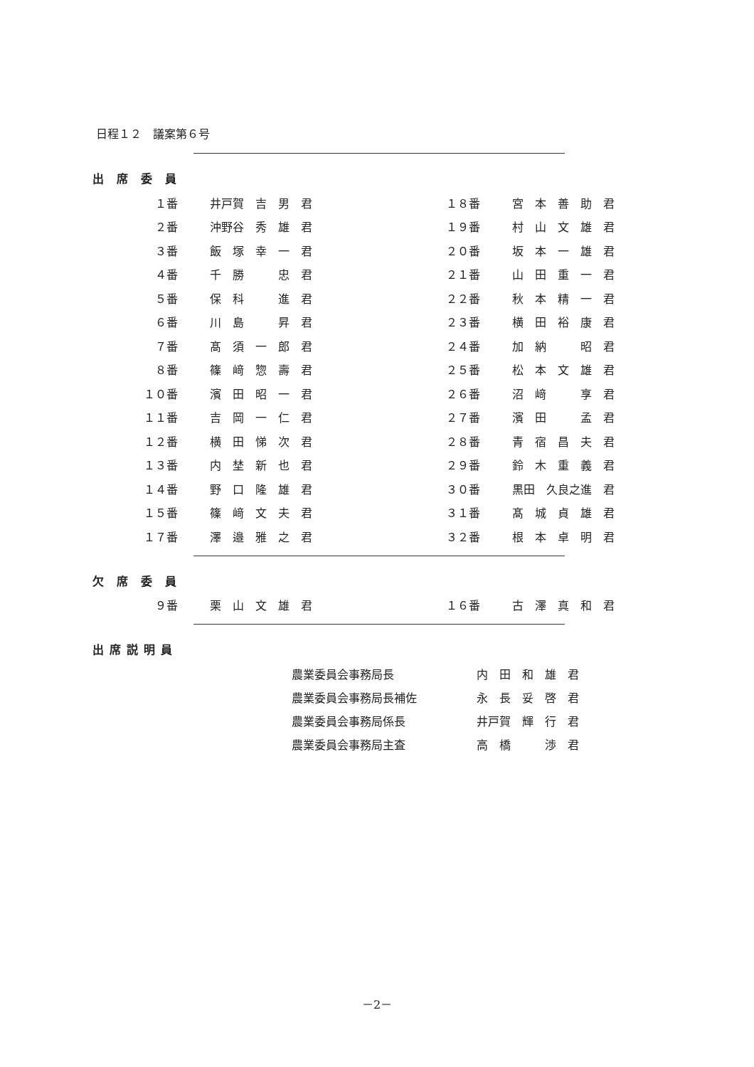日程１２　議案第６号
出席委員
| １番 | 井戸賀 吉 男 君 | １８番 | 宮 本 善 助 君 |
| ２番 | 沖野谷 秀 雄 君 | １９番 | 村 山 文 雄 君 |
| ３番 | 飯 塚 幸 一 君 | ２０番 | 坂 本 一 雄 君 |
| ４番 | 千 勝 忠 君 | ２１番 | 山 田 重 一 君 |
| ５番 | 保 科 進 君 | ２２番 | 秋 本 精 一 君 |
| ６番 | 川 島 昇 君 | ２３番 | 横 田 裕 康 君 |
| ７番 | 髙 須 一 郎 君 | ２４番 | 加 納 昭 君 |
| ８番 | 篠 﨑 惣 壽 君 | ２５番 | 松 本 文 雄 君 |
| １０番 | 濱 田 昭 一 君 | ２６番 | 沼 﨑 享 君 |
| １１番 | 吉 岡 一 仁 君 | ２７番 | 濱 田 孟 君 |
| １２番 | 横 田 悌 次 君 | ２８番 | 青 宿 昌 夫 君 |
| １３番 | 内 埜 新 也 君 | ２９番 | 鈴 木 重 義 君 |
| １４番 | 野 口 隆 雄 君 | ３０番 | 黒田 久良之進 君 |
| １５番 | 篠 﨑 文 夫 君 | ３１番 | 髙 城 貞 雄 君 |
| １７番 | 澤 邉 雅 之 君 | ３２番 | 根 本 卓 明 君 |
欠席委員
| ９番 | 栗 山 文 雄 君 | １６番 | 古 澤 真 和 君 |
出席説明員
| 農業委員会事務局長 | 内 田 和 雄 君 |
| 農業委員会事務局長補佐 | 永 長 妥 啓 君 |
| 農業委員会事務局係長 | 井戸賀 輝 行 君 |
| 農業委員会事務局主査 | 高 橋 渉 君 |
－2－